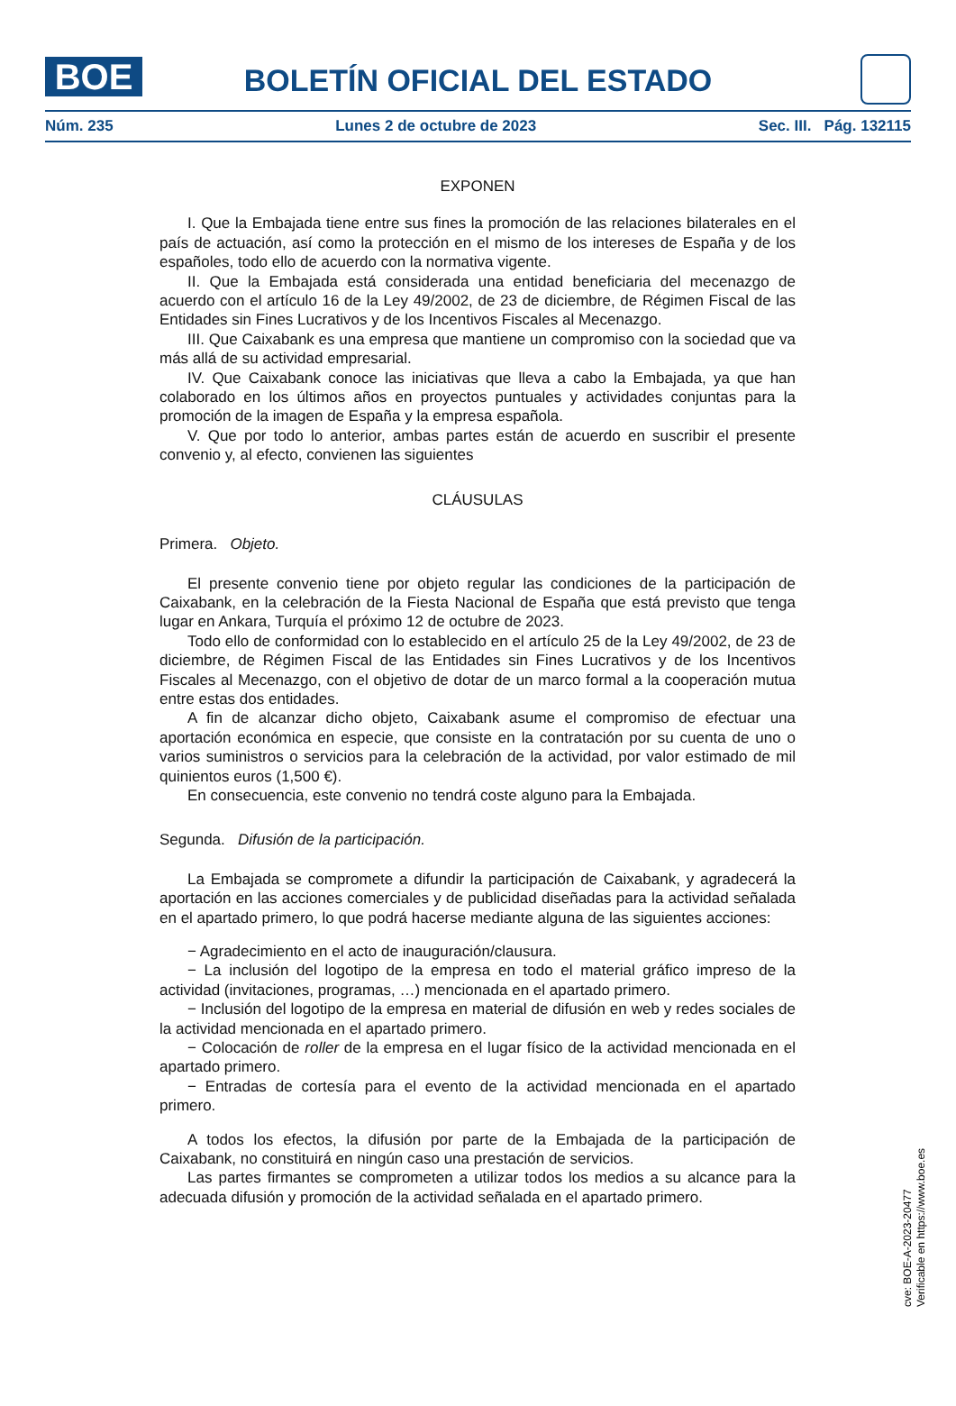BOE
BOLETÍN OFICIAL DEL ESTADO
Núm. 235 Lunes 2 de octubre de 2023 Sec. III. Pág. 132115
EXPONEN
I. Que la Embajada tiene entre sus fines la promoción de las relaciones bilaterales en el país de actuación, así como la protección en el mismo de los intereses de España y de los españoles, todo ello de acuerdo con la normativa vigente.
II. Que la Embajada está considerada una entidad beneficiaria del mecenazgo de acuerdo con el artículo 16 de la Ley 49/2002, de 23 de diciembre, de Régimen Fiscal de las Entidades sin Fines Lucrativos y de los Incentivos Fiscales al Mecenazgo.
III. Que Caixabank es una empresa que mantiene un compromiso con la sociedad que va más allá de su actividad empresarial.
IV. Que Caixabank conoce las iniciativas que lleva a cabo la Embajada, ya que han colaborado en los últimos años en proyectos puntuales y actividades conjuntas para la promoción de la imagen de España y la empresa española.
V. Que por todo lo anterior, ambas partes están de acuerdo en suscribir el presente convenio y, al efecto, convienen las siguientes
CLÁUSULAS
Primera. Objeto.
El presente convenio tiene por objeto regular las condiciones de la participación de Caixabank, en la celebración de la Fiesta Nacional de España que está previsto que tenga lugar en Ankara, Turquía el próximo 12 de octubre de 2023.
Todo ello de conformidad con lo establecido en el artículo 25 de la Ley 49/2002, de 23 de diciembre, de Régimen Fiscal de las Entidades sin Fines Lucrativos y de los Incentivos Fiscales al Mecenazgo, con el objetivo de dotar de un marco formal a la cooperación mutua entre estas dos entidades.
A fin de alcanzar dicho objeto, Caixabank asume el compromiso de efectuar una aportación económica en especie, que consiste en la contratación por su cuenta de uno o varios suministros o servicios para la celebración de la actividad, por valor estimado de mil quinientos euros (1,500 €).
En consecuencia, este convenio no tendrá coste alguno para la Embajada.
Segunda. Difusión de la participación.
La Embajada se compromete a difundir la participación de Caixabank, y agradecerá la aportación en las acciones comerciales y de publicidad diseñadas para la actividad señalada en el apartado primero, lo que podrá hacerse mediante alguna de las siguientes acciones:
− Agradecimiento en el acto de inauguración/clausura.
− La inclusión del logotipo de la empresa en todo el material gráfico impreso de la actividad (invitaciones, programas, …) mencionada en el apartado primero.
− Inclusión del logotipo de la empresa en material de difusión en web y redes sociales de la actividad mencionada en el apartado primero.
− Colocación de roller de la empresa en el lugar físico de la actividad mencionada en el apartado primero.
− Entradas de cortesía para el evento de la actividad mencionada en el apartado primero.
A todos los efectos, la difusión por parte de la Embajada de la participación de Caixabank, no constituirá en ningún caso una prestación de servicios.
Las partes firmantes se comprometen a utilizar todos los medios a su alcance para la adecuada difusión y promoción de la actividad señalada en el apartado primero.
cve: BOE-A-2023-20477
Verificable en https://www.boe.es